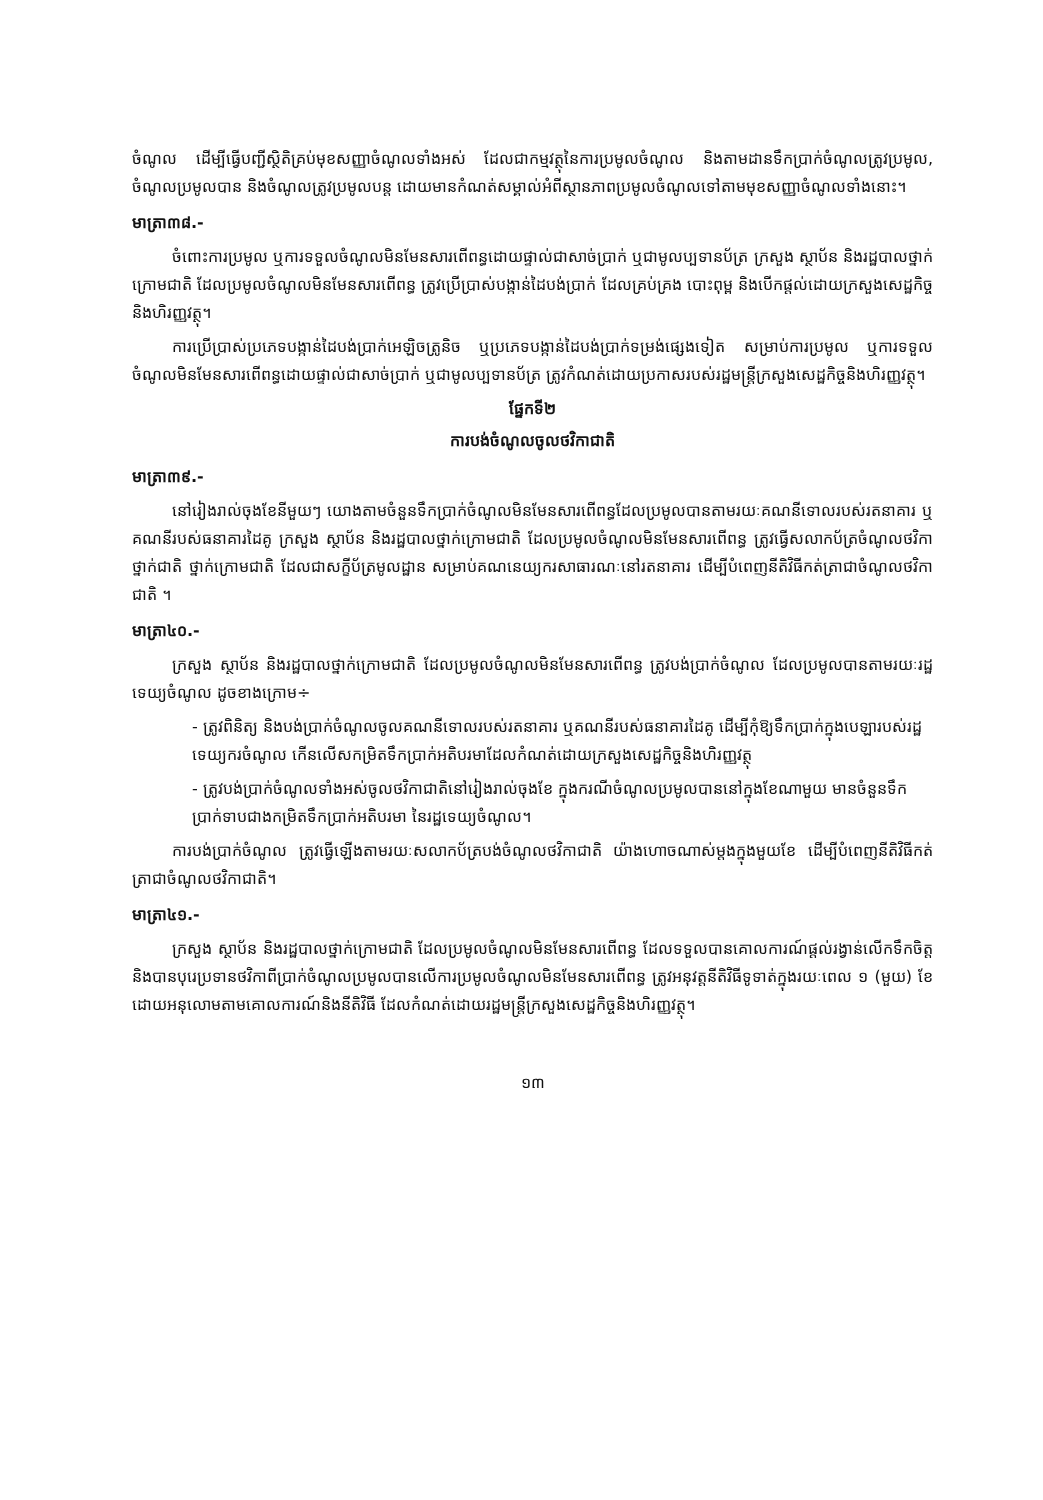ចំណូល ដើម្បីធ្វើបញ្ជីស្ថិតិគ្រប់មុខសញ្ញាចំណូលទាំងអស់ ដែលជាកម្មវត្ថុនៃការប្រមូលចំណូល និងតាមដានទឹកប្រាក់ចំណូលត្រូវប្រមូល, ចំណូលប្រមូលបាន និងចំណូលត្រូវប្រមូលបន្ត ដោយមានកំណត់សម្គាល់អំពីស្ថានភាពប្រមូលចំណូលទៅតាមមុខសញ្ញាចំណូលទាំងនោះ។
មាត្រា៣៨.-
ចំពោះការប្រមូល ឬការទទួលចំណូលមិនមែនសារពើពន្ធដោយផ្ទាល់ជាសាច់ប្រាក់ ឬជាមូលប្បទានប័ត្រ ក្រសួង ស្ថាប័ន និងរដ្ឋបាលថ្នាក់ក្រោមជាតិ ដែលប្រមូលចំណូលមិនមែនសារពើពន្ធ ត្រូវប្រើប្រាស់បង្កាន់ដៃបង់ប្រាក់ ដែលគ្រប់គ្រង បោះពុម្ព និងបើកផ្តល់ដោយក្រសួងសេដ្ឋកិច្ចនិងហិរញ្ញវត្ថុ។
ការប្រើប្រាស់ប្រភេទបង្កាន់ដៃបង់ប្រាក់អេឡិចត្រូនិច ឬប្រភេទបង្កាន់ដៃបង់ប្រាក់ទម្រង់ផ្សេងទៀត សម្រាប់ការប្រមូល ឬការទទួលចំណូលមិនមែនសារពើពន្ធដោយផ្ទាល់ជាសាច់ប្រាក់ ឬជាមូលប្បទានប័ត្រ ត្រូវកំណត់ដោយប្រកាសរបស់រដ្ឋមន្ត្រីក្រសួងសេដ្ឋកិច្ចនិងហិរញ្ញវត្ថុ។
ផ្នែកទី២
ការបង់ចំណូលចូលថវិកាជាតិ
មាត្រា៣៩.-
នៅរៀងរាល់ចុងខែនីមួយៗ យោងតាមចំនួនទឹកប្រាក់ចំណូលមិនមែនសារពើពន្ធដែលប្រមូលបានតាមរយៈគណនីទោលរបស់រតនាគារ ឬគណនីរបស់ធនាគារដៃគូ ក្រសួង ស្ថាប័ន និងរដ្ឋបាលថ្នាក់ក្រោមជាតិ ដែលប្រមូលចំណូលមិនមែនសារពើពន្ធ ត្រូវធ្វើសលាកប័ត្រចំណូលថវិកាថ្នាក់ជាតិ ថ្នាក់ក្រោមជាតិ ដែលជាសក្ខីប័ត្រមូលដ្ឋាន សម្រាប់គណនេយ្យករសាធារណៈនៅរតនាគារ ដើម្បីបំពេញនីតិវិធីកត់ត្រាជាចំណូលថវិកាជាតិ ។
មាត្រា៤០.-
ក្រសួង ស្ថាប័ន និងរដ្ឋបាលថ្នាក់ក្រោមជាតិ ដែលប្រមូលចំណូលមិនមែនសារពើពន្ធ ត្រូវបង់ប្រាក់ចំណូល ដែលប្រមូលបានតាមរយៈរដ្ឋទេយ្យចំណូល ដូចខាងក្រោម÷
- ត្រូវពិនិត្យ និងបង់ប្រាក់ចំណូលចូលគណនីទោលរបស់រតនាគារ ឬគណនីរបស់ធនាគារដៃគូ ដើម្បីកុំឱ្យទឹកប្រាក់ក្នុងបេឡារបស់រដ្ឋទេយ្យករចំណូល កើនលើសកម្រិតទឹកប្រាក់អតិបរមាដែលកំណត់ដោយក្រសួងសេដ្ឋកិច្ចនិងហិរញ្ញវត្ថុ
- ត្រូវបង់ប្រាក់ចំណូលទាំងអស់ចូលថវិកាជាតិនៅរៀងរាល់ចុងខែ ក្នុងករណីចំណូលប្រមូលបាននៅក្នុងខែណាមួយ មានចំនួនទឹកប្រាក់ទាបជាងកម្រិតទឹកប្រាក់អតិបរមា នៃរដ្ឋទេយ្យចំណូល។
ការបង់ប្រាក់ចំណូល ត្រូវធ្វើឡើងតាមរយៈសលាកប័ត្របង់ចំណូលថវិកាជាតិ យ៉ាងហោចណាស់ម្តងក្នុងមួយខែ ដើម្បីបំពេញនីតិវិធីកត់ត្រាជាចំណូលថវិកាជាតិ។
មាត្រា៤១.-
ក្រសួង ស្ថាប័ន និងរដ្ឋបាលថ្នាក់ក្រោមជាតិ ដែលប្រមូលចំណូលមិនមែនសារពើពន្ធ ដែលទទួលបានគោលការណ៍ផ្តល់រង្វាន់លើកទឹកចិត្ត និងបានបុរេប្រទានថវិកាពីប្រាក់ចំណូលប្រមូលបានលើការប្រមូលចំណូលមិនមែនសារពើពន្ធ ត្រូវអនុវត្តនីតិវិធីទូទាត់ក្នុងរយៈពេល ១ (មួយ) ខែ ដោយអនុលោមតាមគោលការណ៍និងនីតិវិធី ដែលកំណត់ដោយរដ្ឋមន្ត្រីក្រសួងសេដ្ឋកិច្ចនិងហិរញ្ញវត្ថុ។
១៣